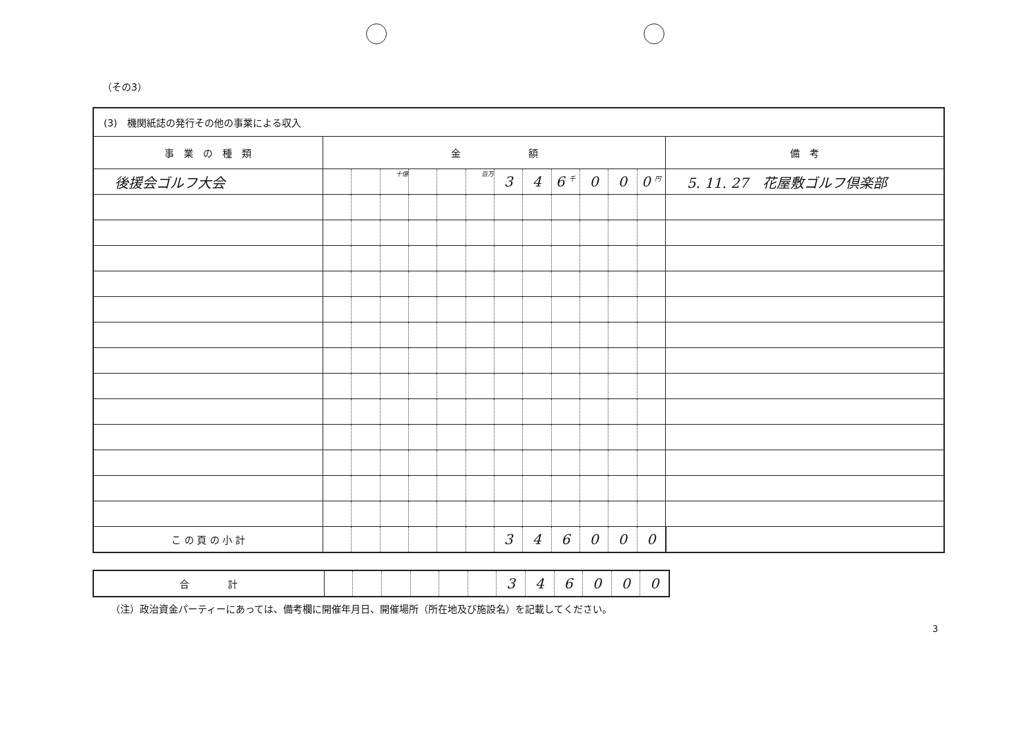（その3）
| (3) 機関紙誌の発行その他の事業による収入 | | | | | | | | | | | | | |
| 事 業 の 種 類 | 金 額 | | | | | | | | | | | | 備 考 |
| 後援会ゴルフ大会 | | | 十億 | | | 百万 | 3 | 4 | 6 <sup>千</sup> | 0 | 0 | 0 <sup>円</sup> | 5. 11. 27 花屋敷ゴルフ倶楽部 |
| こ の 頁 の 小 計 | | | | | | | 3 | 4 | 6 | 0 | 0 | 0 | |
| 合 計 | | | | | | | 3 | 4 | 6 | 0 | 0 | 0 |
（注）政治資金パーティーにあっては、備考欄に開催年月日、開催場所（所在地及び施設名）を記載してください。
3